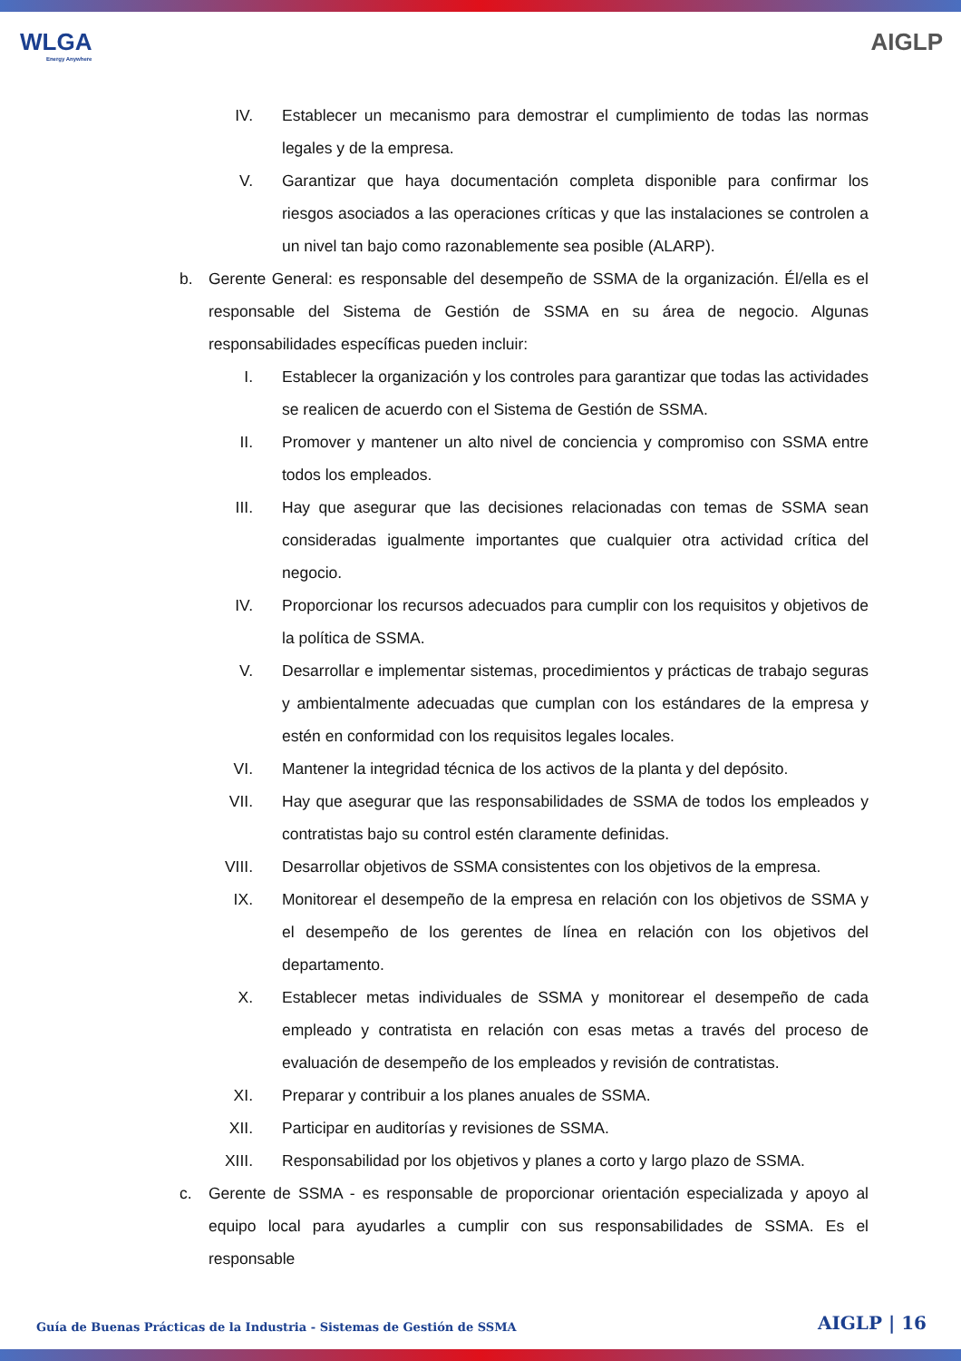WLGA
Energy Anywhere
AIGLP
IV. Establecer un mecanismo para demostrar el cumplimiento de todas las normas legales y de la empresa.
V. Garantizar que haya documentación completa disponible para confirmar los riesgos asociados a las operaciones críticas y que las instalaciones se controlen a un nivel tan bajo como razonablemente sea posible (ALARP).
b. Gerente General: es responsable del desempeño de SSMA de la organización. Él/ella es el responsable del Sistema de Gestión de SSMA en su área de negocio. Algunas responsabilidades específicas pueden incluir:
I. Establecer la organización y los controles para garantizar que todas las actividades se realicen de acuerdo con el Sistema de Gestión de SSMA.
II. Promover y mantener un alto nivel de conciencia y compromiso con SSMA entre todos los empleados.
III.
Hay que asegurar que las decisiones relacionadas con temas de SSMA sean consideradas igualmente importantes que cualquier otra actividad crítica del negocio.
IV. Proporcionar los recursos adecuados para cumplir con los requisitos y objetivos de la política de SSMA.
V. Desarrollar e implementar sistemas, procedimientos y prácticas de trabajo seguras y ambientalmente adecuadas que cumplan con los estándares de la empresa y estén en conformidad con los requisitos legales locales.
VI. Mantener la integridad técnica de los activos de la planta y del depósito.
VII.
Hay que asegurar que las responsabilidades de SSMA de todos los empleados y contratistas bajo su control estén claramente definidas.
VIII.
Desarrollar objetivos de SSMA consistentes con los objetivos de la empresa.
IX. Monitorear el desempeño de la empresa en relación con los objetivos de SSMA y el desempeño de los gerentes de línea en relación con los objetivos del departamento.
X. Establecer metas individuales de SSMA y monitorear el desempeño de cada empleado y contratista en relación con esas metas a través del proceso de evaluación de desempeño de los empleados y revisión de contratistas.
XI. Preparar y contribuir a los planes anuales de SSMA.
XII.
Participar en auditorías y revisiones de SSMA.
XIII.
Responsabilidad por los objetivos y planes a corto y largo plazo de SSMA.
c. Gerente de SSMA - es responsable de proporcionar orientación especializada y apoyo al equipo local para ayudarles a cumplir con sus responsabilidades de SSMA. Es el responsable
Guía de Buenas Prácticas de la Industria - Sistemas de Gestión de SSMA
AIGLP | 16